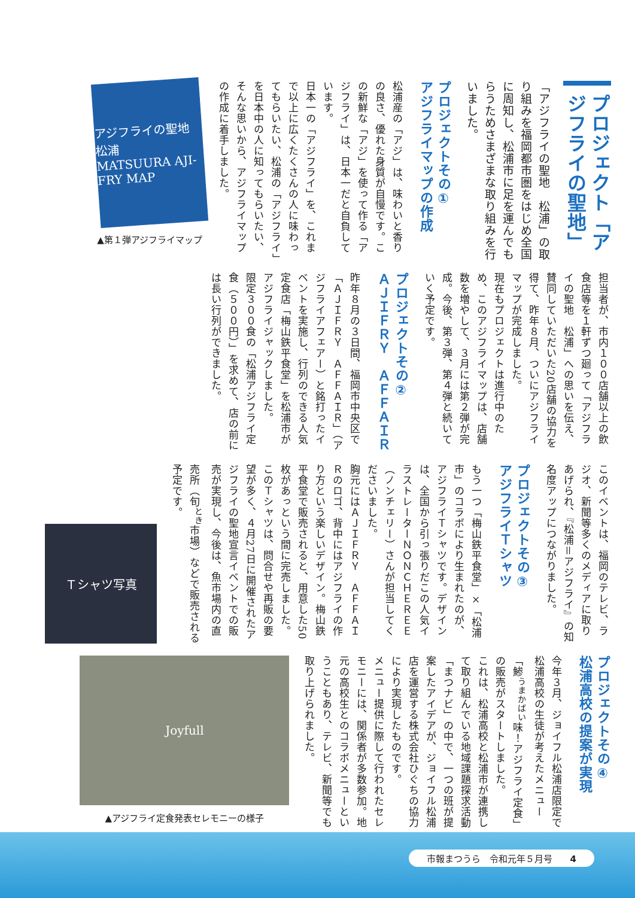プロジェクト「アジフライの聖地」
「アジフライの聖地　松浦」の取り組みを福岡都市圏をはじめ全国に周知し、松浦市に足を運んでもらうためさまざまな取り組みを行いました。
プロジェクトその①
アジフライマップの作成
松浦産の「アジ」は、味わいと香りの良さ、優れた身質が自慢です。この新鮮な「アジ」を使って作る「アジフライ」は、日本一だと自負しています。
日本一の「アジフライ」を、これまで以上に広くたくさんの人に味わってもらいたい、松浦の「アジフライ」を日本中の人に知ってもらいたい、そんな思いから、アジフライマップの作成に着手しました。
アジフライの聖地 松浦
MATSUURA AJI-FRY MAP
▲第１弾アジフライマップ
担当者が、市内１００店舗以上の飲食店等を１軒ずつ廻って「アジフライの聖地　松浦」への思いを伝え、賛同していただいた20店舗の協力を得て、昨年８月、ついにアジフライマップが完成しました。
現在もプロジェクトは進行中のため、このアジフライマップは、店舗数を増やして、３月には第２弾が完成。今後、第３弾、第４弾と続いていく予定です。
プロジェクトその②
ＡＪＩＦＲＹ　ＡＦＦＡＩＲ
昨年８月の３日間、福岡市中央区で「ＡＪＩＦＲＹ　ＡＦＦＡＩＲ」（アジフライアフェアー）と銘打ったイベントを実施し、行列のできる人気定食店「梅山鉄平食堂」を松浦市がアジフライジャックしました。
限定３００食の「松浦アジフライ定食（５００円）」を求めて、店の前には長い行列ができました。
このイベントは、福岡のテレビ、ラジオ、新聞等多くのメディアに取りあげられ、『松浦＝アジフライ』の知名度アップにつながりました。
プロジェクトその③
アジフライＴシャツ
もう一つ「梅山鉄平食堂」×「松浦市」のコラボにより生まれたのが、アジフライＴシャツです。デザインは、全国から引っ張りだこの人気イラストレーターＮＯＮＣＨＥＲＥＥ（ノンチェリー）さんが担当してくださいました。
胸元にはＡＪＩＦＲＹ　ＡＦＦＡＩＲのロゴ、背中にはアジフライの作り方という楽しいデザイン。梅山鉄平食堂で販売されると、用意した50枚があっという間に完売しました。
このＴシャツは、問合せや再販の要望が多く、４月27日に開催されたアジフライの聖地宣言イベントでの販売が実現し、今後は、魚市場内の直売所（旬<sup>とき</sup>市場）などで販売される予定です。
Ｔシャツ写真
プロジェクトその④
松浦高校の提案が実現
今年３月、ジョイフル松浦店限定で松浦高校の生徒が考えたメニュー「鯵<sup>うまかばい</sup>味！アジフライ定食」の販売がスタートしました。
これは、松浦高校と松浦市が連携して取り組んでいる地域課題探求活動「まつナビ」の中で、一つの班が提案したアイデアが、ジョイフル松浦店を運営する株式会社ひぐちの協力により実現したものです。
メニュー提供に際して行われたセレモニーには、関係者が多数参加。地元の高校生とのコラボメニューということもあり、テレビ、新聞等でも取り上げられました。
Joyfull
▲アジフライ定食発表セレモニーの様子
市報まつうら　令和元年５月号　　4